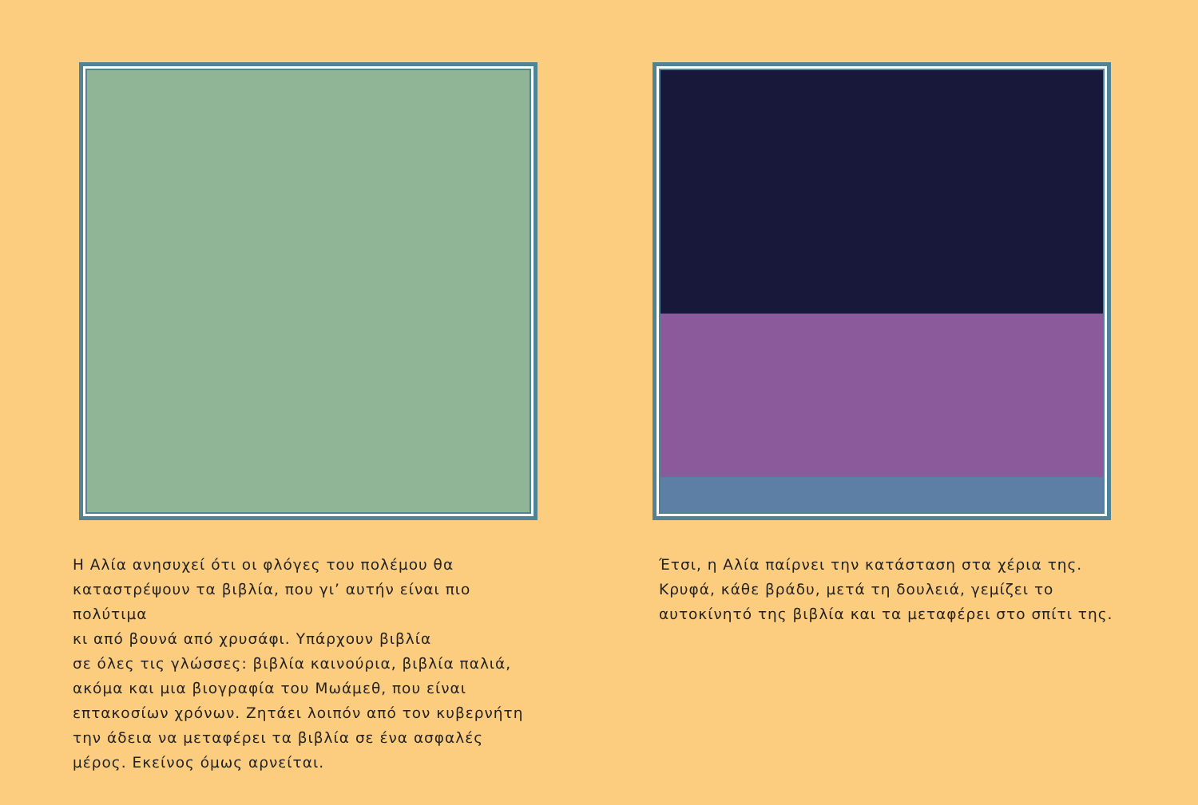Η Αλία ανησυχεί ότι οι φλόγες του πολέμου θα
καταστρέψουν τα βιβλία, που γι’ αυτήν είναι πιο πολύτιμα
κι από βουνά από χρυσάφι. Υπάρχουν βιβλία
σε όλες τις γλώσσες: βιβλία καινούρια, βιβλία παλιά,
ακόμα και μια βιογραφία του Μωάμεθ, που είναι
επτακοσίων χρόνων. Ζητάει λοιπόν από τον κυβερνήτη
την άδεια να μεταφέρει τα βιβλία σε ένα ασφαλές
μέρος. Εκείνος όμως αρνείται.
Έτσι, η Αλία παίρνει την κατάσταση στα χέρια της.
Κρυφά, κάθε βράδυ, μετά τη δουλειά, γεμίζει το
αυτοκίνητό της βιβλία και τα μεταφέρει στο σπίτι της.